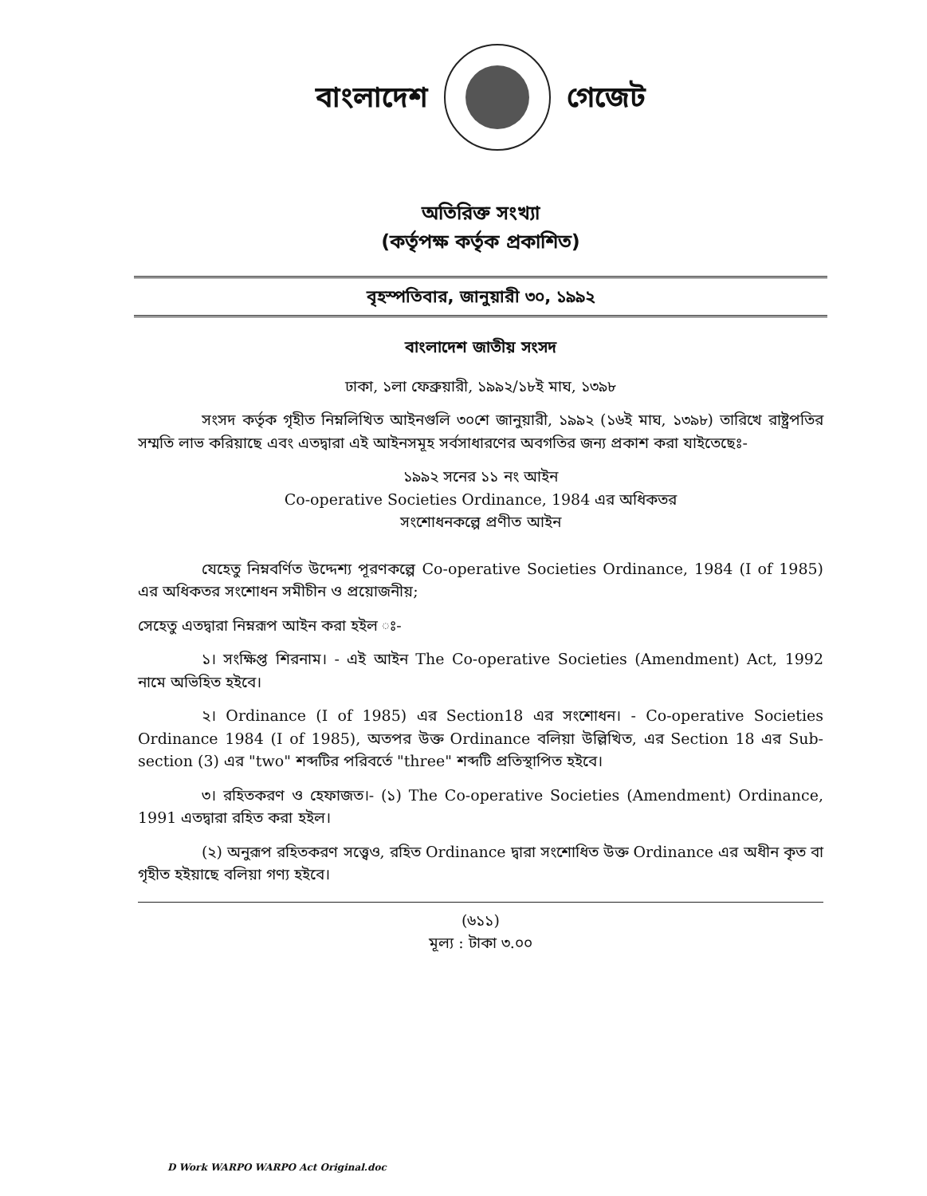বাংলাদেশ গেজেট
অতিরিক্ত সংখ্যা
(কর্তৃপক্ষ কর্তৃক প্রকাশিত)
বৃহস্পতিবার, জানুয়ারী ৩০, ১৯৯২
বাংলাদেশ জাতীয় সংসদ
ঢাকা, ১লা ফেব্রুয়ারী, ১৯৯২/১৮ই মাঘ, ১৩৯৮
সংসদ কর্তৃক গৃহীত নিম্নলিখিত আইনগুলি ৩০শে জানুয়ারী, ১৯৯২ (১৬ই মাঘ, ১৩৯৮) তারিখে রাষ্ট্রপতির সম্মতি লাভ করিয়াছে এবং এতদ্বারা এই আইনসমূহ সর্বসাধারণের অবগতির জন্য প্রকাশ করা যাইতেছেঃ-
১৯৯২ সনের ১১ নং আইন
Co-operative Societies Ordinance, 1984 এর অধিকতর
সংশোধনকল্পে প্রণীত আইন
যেহেতু নিম্নবর্ণিত উদ্দেশ্য পূরণকল্পে Co-operative Societies Ordinance, 1984 (I of 1985) এর অধিকতর সংশোধন সমীচীন ও প্রয়োজনীয়;
সেহেতু এতদ্বারা নিম্নরূপ আইন করা হইল ঃ-
১। সংক্ষিপ্ত শিরনাম। - এই আইন The Co-operative Societies (Amendment) Act, 1992 নামে অভিহিত হইবে।
২। Ordinance (I of 1985) এর Section18 এর সংশোধন। - Co-operative Societies Ordinance 1984 (I of 1985), অতপর উক্ত Ordinance বলিয়া উল্লিখিত, এর Section 18 এর Sub-section (3) এর "two" শব্দটির পরিবর্তে "three" শব্দটি প্রতিস্থাপিত হইবে।
৩। রহিতকরণ ও হেফাজত।- (১) The Co-operative Societies (Amendment) Ordinance, 1991 এতদ্বারা রহিত করা হইল।
(২) অনুরূপ রহিতকরণ সত্ত্বেও, রহিত Ordinance দ্বারা সংশোধিত উক্ত Ordinance এর অধীন কৃত বা গৃহীত হইয়াছে বলিয়া গণ্য হইবে।
(৬১১)
মূল্য : টাকা ৩.০০
D Work WARPO WARPO Act Original.doc